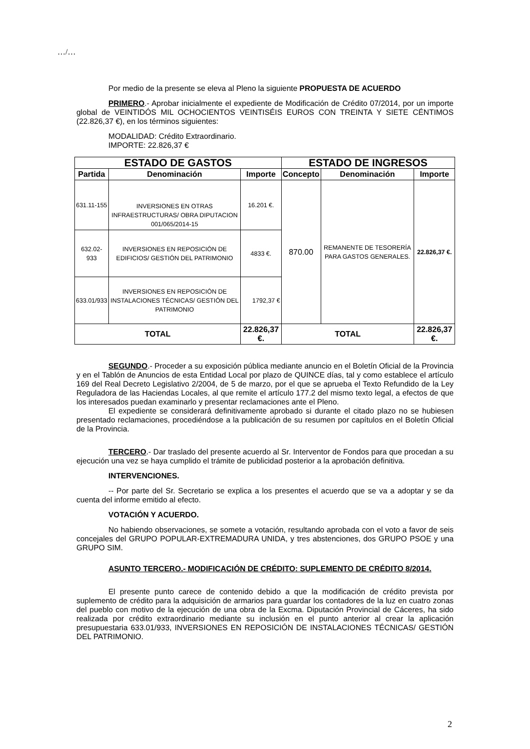…/…
Por medio de la presente se eleva al Pleno la siguiente PROPUESTA DE ACUERDO
PRIMERO.- Aprobar inicialmente el expediente de Modificación de Crédito 07/2014, por un importe global de VEINTIDÓS MIL OCHOCIENTOS VEINTISÉIS EUROS CON TREINTA Y SIETE CÉNTIMOS (22.826,37 €), en los términos siguientes:
MODALIDAD: Crédito Extraordinario.
IMPORTE: 22.826,37 €
| ESTADO DE GASTOS | | | ESTADO DE INGRESOS | | |
| Partida | Denominación | Importe | Concepto | Denominación | Importe |
| 631.11-155 | INVERSIONES EN OTRAS INFRAESTRUCTURAS/ OBRA DIPUTACION 001/065/2014-15 | 16.201 €. | 870.00 | REMANENTE DE TESORERÍA PARA GASTOS GENERALES. | 22.826,37 €. |
| 632.02-933 | INVERSIONES EN REPOSICIÓN DE EDIFICIOS/ GESTIÓN DEL PATRIMONIO | 4833 €. | | | |
| 633.01/933 | INVERSIONES EN REPOSICIÓN DE INSTALACIONES TÉCNICAS/ GESTIÓN DEL PATRIMONIO | 1792,37 € | | | |
| TOTAL | | 22.826,37 €. | TOTAL | | 22.826,37 €. |
SEGUNDO.- Proceder a su exposición pública mediante anuncio en el Boletín Oficial de la Provincia y en el Tablón de Anuncios de esta Entidad Local por plazo de QUINCE días, tal y como establece el artículo 169 del Real Decreto Legislativo 2/2004, de 5 de marzo, por el que se aprueba el Texto Refundido de la Ley Reguladora de las Haciendas Locales, al que remite el artículo 177.2 del mismo texto legal, a efectos de que los interesados puedan examinarlo y presentar reclamaciones ante el Pleno.
El expediente se considerará definitivamente aprobado si durante el citado plazo no se hubiesen presentado reclamaciones, procediéndose a la publicación de su resumen por capítulos en el Boletín Oficial de la Provincia.
TERCERO.- Dar traslado del presente acuerdo al Sr. Interventor de Fondos para que procedan a su ejecución una vez se haya cumplido el trámite de publicidad posterior a la aprobación definitiva.
INTERVENCIONES.
-- Por parte del Sr. Secretario se explica a los presentes el acuerdo que se va a adoptar y se da cuenta del informe emitido al efecto.
VOTACIÓN Y ACUERDO.
No habiendo observaciones, se somete a votación, resultando aprobada con el voto a favor de seis concejales del GRUPO POPULAR-EXTREMADURA UNIDA, y tres abstenciones, dos GRUPO PSOE y una GRUPO SIM.
ASUNTO TERCERO.- MODIFICACIÓN DE CRÉDITO: SUPLEMENTO DE CRÉDITO 8/2014.
El presente punto carece de contenido debido a que la modificación de crédito prevista por suplemento de crédito para la adquisición de armarios para guardar los contadores de la luz en cuatro zonas del pueblo con motivo de la ejecución de una obra de la Excma. Diputación Provincial de Cáceres, ha sido realizada por crédito extraordinario mediante su inclusión en el punto anterior al crear la aplicación presupuestaria 633.01/933, INVERSIONES EN REPOSICIÓN DE INSTALACIONES TÉCNICAS/ GESTIÓN DEL PATRIMONIO.
2